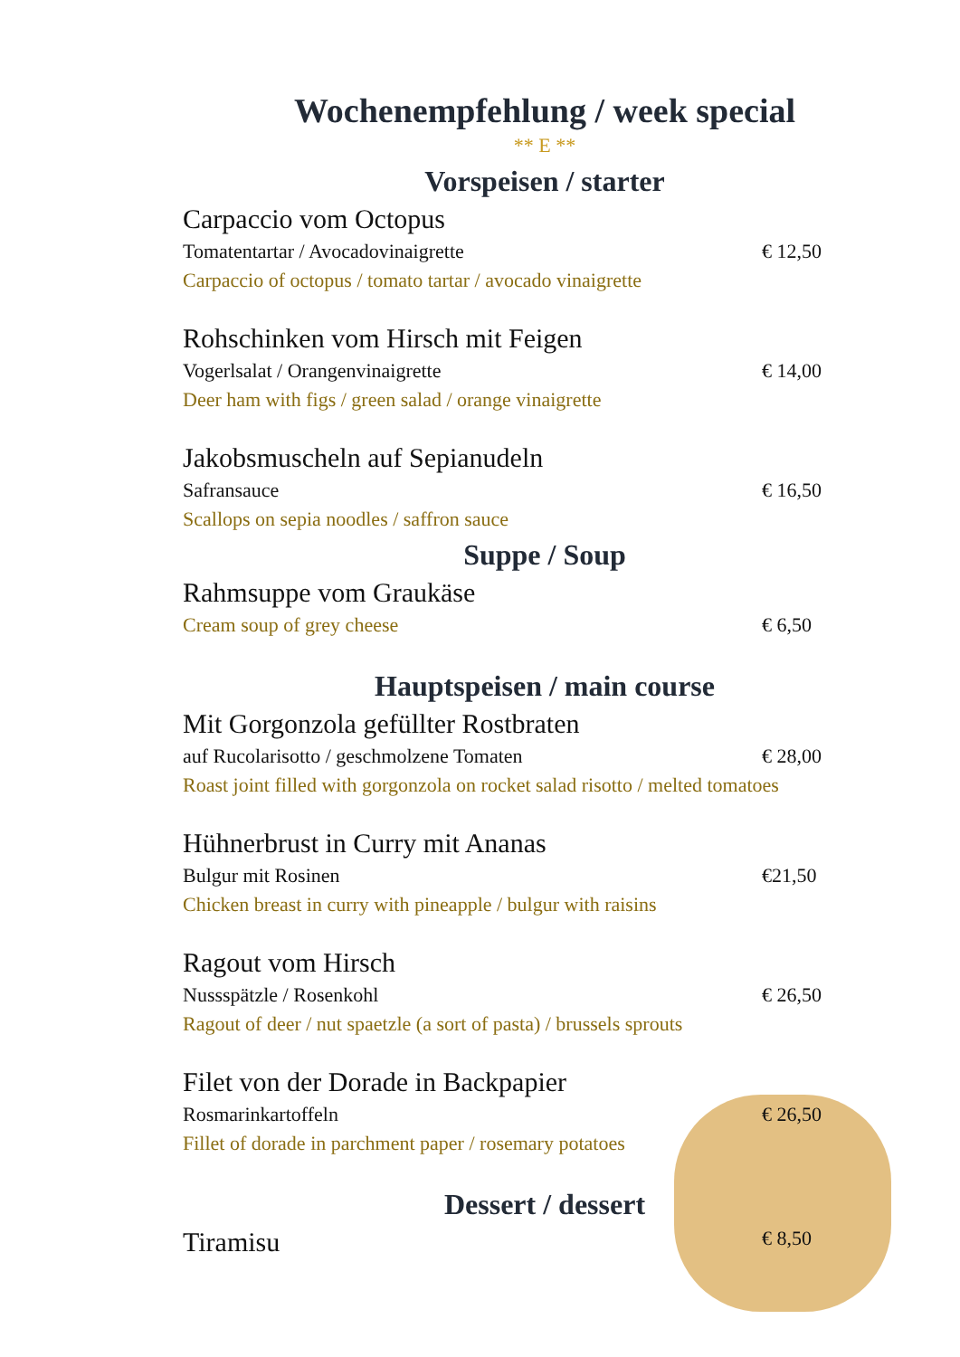Wochenempfehlung / week special
** E **
Vorspeisen / starter
Carpaccio vom Octopus
Tomatentartar / Avocadovinaigrette € 12,50
Carpaccio of octopus / tomato tartar / avocado vinaigrette
Rohschinken vom Hirsch mit Feigen
Vogerlsalat / Orangenvinaigrette € 14,00
Deer ham with figs / green salad / orange vinaigrette
Jakobsmuscheln auf Sepianudeln
Safransauce € 16,50
Scallops on sepia noodles / saffron sauce
Suppe / Soup
Rahmsuppe vom Graukäse
Cream soup of grey cheese € 6,50
Hauptspeisen / main course
Mit Gorgonzola gefüllter Rostbraten
auf Rucolarisotto / geschmolzene Tomaten € 28,00
Roast joint filled with gorgonzola on rocket salad risotto / melted tomatoes
Hühnerbrust in Curry mit Ananas
Bulgur mit Rosinen €21,50
Chicken breast in curry with pineapple / bulgur with raisins
Ragout vom Hirsch
Nussspätzle / Rosenkohl € 26,50
Ragout of deer / nut spaetzle (a sort of pasta) / brussels sprouts
Filet von der Dorade in Backpapier
Rosmarinkartoffeln € 26,50
Fillet of dorade in parchment paper / rosemary potatoes
Dessert / dessert
Tiramisu € 8,50